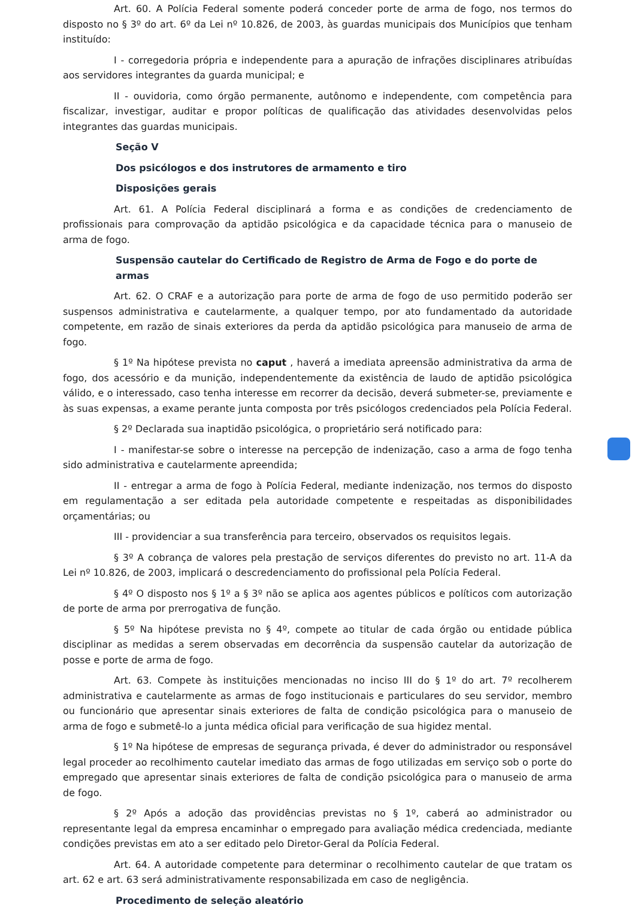Art. 60. A Polícia Federal somente poderá conceder porte de arma de fogo, nos termos do disposto no § 3º do art. 6º da Lei nº 10.826, de 2003, às guardas municipais dos Municípios que tenham instituído:
I - corregedoria própria e independente para a apuração de infrações disciplinares atribuídas aos servidores integrantes da guarda municipal; e
II - ouvidoria, como órgão permanente, autônomo e independente, com competência para fiscalizar, investigar, auditar e propor políticas de qualificação das atividades desenvolvidas pelos integrantes das guardas municipais.
Seção V
Dos psicólogos e dos instrutores de armamento e tiro
Disposições gerais
Art. 61. A Polícia Federal disciplinará a forma e as condições de credenciamento de profissionais para comprovação da aptidão psicológica e da capacidade técnica para o manuseio de arma de fogo.
Suspensão cautelar do Certificado de Registro de Arma de Fogo e do porte de armas
Art. 62. O CRAF e a autorização para porte de arma de fogo de uso permitido poderão ser suspensos administrativa e cautelarmente, a qualquer tempo, por ato fundamentado da autoridade competente, em razão de sinais exteriores da perda da aptidão psicológica para manuseio de arma de fogo.
§ 1º Na hipótese prevista no caput , haverá a imediata apreensão administrativa da arma de fogo, dos acessório e da munição, independentemente da existência de laudo de aptidão psicológica válido, e o interessado, caso tenha interesse em recorrer da decisão, deverá submeter-se, previamente e às suas expensas, a exame perante junta composta por três psicólogos credenciados pela Polícia Federal.
§ 2º Declarada sua inaptidão psicológica, o proprietário será notificado para:
I - manifestar-se sobre o interesse na percepção de indenização, caso a arma de fogo tenha sido administrativa e cautelarmente apreendida;
II - entregar a arma de fogo à Polícia Federal, mediante indenização, nos termos do disposto em regulamentação a ser editada pela autoridade competente e respeitadas as disponibilidades orçamentárias; ou
III - providenciar a sua transferência para terceiro, observados os requisitos legais.
§ 3º A cobrança de valores pela prestação de serviços diferentes do previsto no art. 11-A da Lei nº 10.826, de 2003, implicará o descredenciamento do profissional pela Polícia Federal.
§ 4º O disposto nos § 1º a § 3º não se aplica aos agentes públicos e políticos com autorização de porte de arma por prerrogativa de função.
§ 5º Na hipótese prevista no § 4º, compete ao titular de cada órgão ou entidade pública disciplinar as medidas a serem observadas em decorrência da suspensão cautelar da autorização de posse e porte de arma de fogo.
Art. 63. Compete às instituições mencionadas no inciso III do § 1º do art. 7º recolherem administrativa e cautelarmente as armas de fogo institucionais e particulares do seu servidor, membro ou funcionário que apresentar sinais exteriores de falta de condição psicológica para o manuseio de arma de fogo e submetê-lo a junta médica oficial para verificação de sua higidez mental.
§ 1º Na hipótese de empresas de segurança privada, é dever do administrador ou responsável legal proceder ao recolhimento cautelar imediato das armas de fogo utilizadas em serviço sob o porte do empregado que apresentar sinais exteriores de falta de condição psicológica para o manuseio de arma de fogo.
§ 2º Após a adoção das providências previstas no § 1º, caberá ao administrador ou representante legal da empresa encaminhar o empregado para avaliação médica credenciada, mediante condições previstas em ato a ser editado pelo Diretor-Geral da Polícia Federal.
Art. 64. A autoridade competente para determinar o recolhimento cautelar de que tratam os art. 62 e art. 63 será administrativamente responsabilizada em caso de negligência.
Procedimento de seleção aleatório